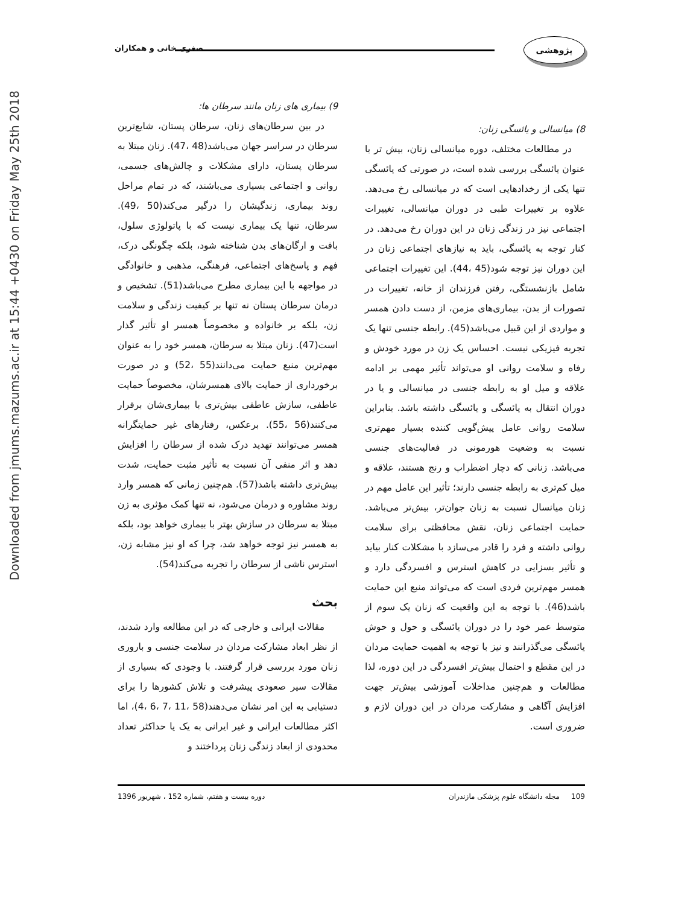Downloaded from jmums.mazums.ac.ir at 15:44 +0430 on Friday May 25th 2018
پژوهشی
صغری خانی و همکاران
8) میانسالی و یائسگی زنان:
در مطالعات مختلف، دوره میانسالی زنان، بیش تر با عنوان یائسگی بررسی شده است، در صورتی که یائسگی تنها یکی از رخدادهایی است که در میانسالی رخ می‌دهد. علاوه بر تغییرات طبی در دوران میانسالی، تغییرات اجتماعی نیز در زندگی زنان در این دوران رخ می‌دهد. در کنار توجه به یائسگی، باید به نیازهای اجتماعی زنان در این دوران نیز توجه شود(45 ،44). این تغییرات اجتماعی شامل بازنشستگی، رفتن فرزندان از خانه، تغییرات در تصورات از بدن، بیماری‌های مزمن، از دست دادن همسر و مواردی از این قبیل می‌باشد(45). رابطه جنسی تنها یک تجربه فیزیکی نیست. احساس یک زن در مورد خودش و رفاه و سلامت روانی او می‌تواند تأثیر مهمی بر ادامه علاقه و میل او به رابطه جنسی در میانسالی و یا در دوران انتقال به یائسگی و یائسگی داشته باشد. بنابراین سلامت روانی عامل پیش‌گویی کننده بسیار مهم‌تری نسبت به وضعیت هورمونی در فعالیت‌های جنسی می‌باشد. زنانی که دچار اضطراب و رنج هستند، علاقه و میل کم‌تری به رابطه جنسی دارند؛ تأثیر این عامل مهم در زنان میانسال نسبت به زنان جوان‌تر، بیش‌تر می‌باشد. حمایت اجتماعی زنان، نقش محافظتی برای سلامت روانی داشته و فرد را قادر می‌سازد با مشکلات کنار بیاید و تأثیر بسزایی در کاهش استرس و افسردگی دارد و همسر مهم‌ترین فردی است که می‌تواند منبع این حمایت باشد(46). با توجه به این واقعیت که زنان یک سوم از متوسط عمر خود را در دوران یائسگی و حول و حوش یائسگی می‌گذرانند و نیز با توجه به اهمیت حمایت مردان در این مقطع و احتمال بیش‌تر افسردگی در این دوره، لذا مطالعات و هم‌چنین مداخلات آموزشی بیش‌تر جهت افزایش آگاهی و مشارکت مردان در این دوران لازم و ضروری است.
9) بیماری های زنان مانند سرطان ها:
در بین سرطان‌های زنان، سرطان پستان، شایع‌ترین سرطان در سراسر جهان می‌باشد(48 ،47). زنان مبتلا به سرطان پستان، دارای مشکلات و چالش‌های جسمی، روانی و اجتماعی بسیاری می‌باشند، که در تمام مراحل روند بیماری، زندگیشان را درگیر می‌کند(50 ،49). سرطان، تنها یک بیماری نیست که با پاتولوژی سلول، بافت و ارگان‌های بدن شناخته شود، بلکه چگونگی درک، فهم و پاسخ‌های اجتماعی، فرهنگی، مذهبی و خانوادگی در مواجهه با این بیماری مطرح می‌باشد(51). تشخیص و درمان سرطان پستان نه تنها بر کیفیت زندگی و سلامت زن، بلکه بر خانواده و مخصوصاً همسر او تأثیر گذار است(47). زنان مبتلا به سرطان، همسر خود را به عنوان مهم‌ترین منبع حمایت می‌دانند(55 ،52) و در صورت برخورداری از حمایت بالای همسرشان، مخصوصاً حمایت عاطفی، سازش عاطفی بیش‌تری با بیماری‌شان برقرار می‌کنند(56 ،55). برعکس، رفتارهای غیر حمایتگرانه همسر می‌توانند تهدید درک شده از سرطان را افزایش دهد و اثر منفی آن نسبت به تأثیر مثبت حمایت، شدت بیش‌تری داشته باشد(57). هم‌چنین زمانی که همسر وارد روند مشاوره و درمان می‌شود، نه تنها کمک مؤثری به زن مبتلا به سرطان در سازش بهتر با بیماری خواهد بود، بلکه به همسر نیز توجه خواهد شد، چرا که او نیز مشابه زن، استرس ناشی از سرطان را تجربه می‌کند(54).
بحث
مقالات ایرانی و خارجی که در این مطالعه وارد شدند، از نظر ابعاد مشارکت مردان در سلامت جنسی و باروری زنان مورد بررسی قرار گرفتند. با وجودی که بسیاری از مقالات سیر صعودی پیشرفت و تلاش کشورها را برای دستیابی به این امر نشان می‌دهند(58 ،11 ،7 ،6 ،4)، اما اکثر مطالعات ایرانی و غیر ایرانی به یک یا حداکثر تعداد محدودی از ابعاد زندگی زنان پرداختند و
109 مجله دانشگاه علوم پزشکی مازندران دوره بیست و هفتم، شماره 152 ، شهریور 1396